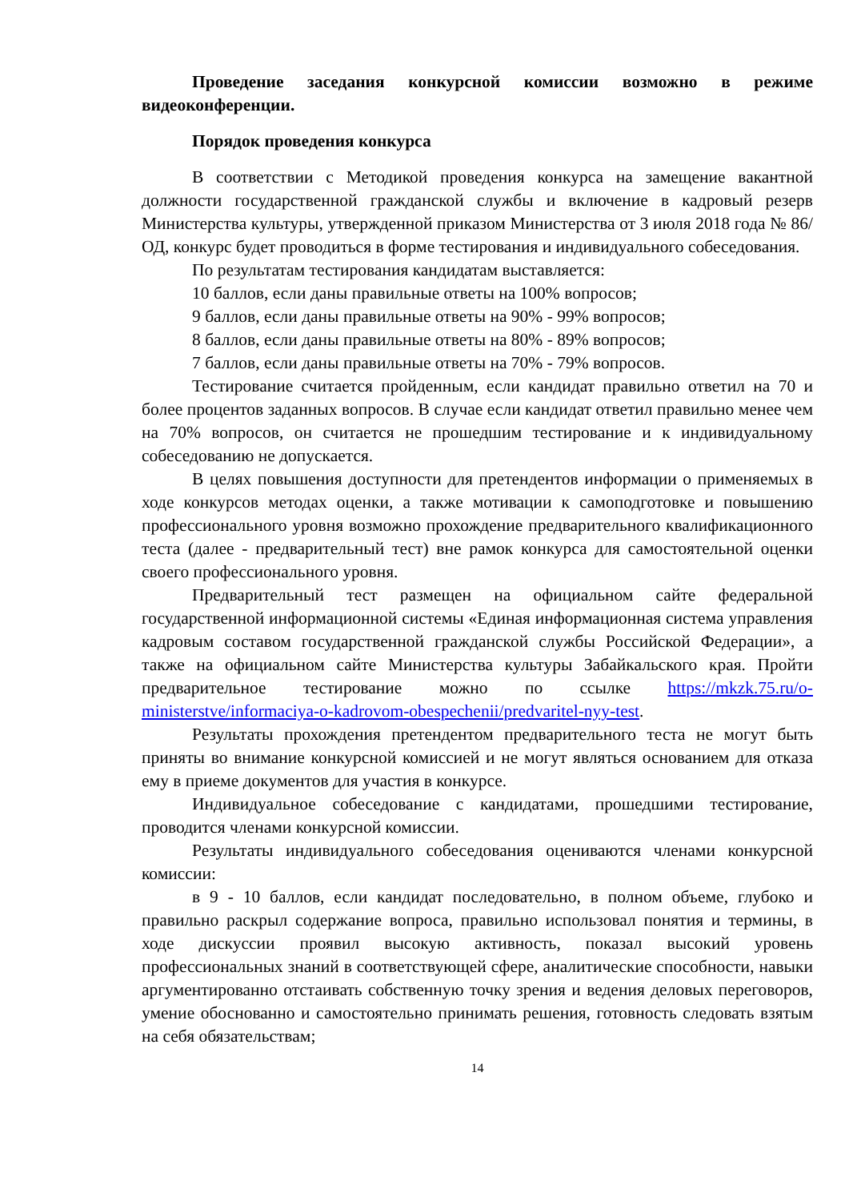Проведение заседания конкурсной комиссии возможно в режиме видеоконференции.
Порядок проведения конкурса
В соответствии с Методикой проведения конкурса на замещение вакантной должности государственной гражданской службы и включение в кадровый резерв Министерства культуры, утвержденной приказом Министерства от 3 июля 2018 года № 86/ОД, конкурс будет проводиться в форме тестирования и индивидуального собеседования.
По результатам тестирования кандидатам выставляется:
10 баллов, если даны правильные ответы на 100% вопросов;
9 баллов, если даны правильные ответы на 90% - 99% вопросов;
8 баллов, если даны правильные ответы на 80% - 89% вопросов;
7 баллов, если даны правильные ответы на 70% - 79% вопросов.
Тестирование считается пройденным, если кандидат правильно ответил на 70 и более процентов заданных вопросов. В случае если кандидат ответил правильно менее чем на 70% вопросов, он считается не прошедшим тестирование и к индивидуальному собеседованию не допускается.
В целях повышения доступности для претендентов информации о применяемых в ходе конкурсов методах оценки, а также мотивации к самоподготовке и повышению профессионального уровня возможно прохождение предварительного квалификационного теста (далее - предварительный тест) вне рамок конкурса для самостоятельной оценки своего профессионального уровня.
Предварительный тест размещен на официальном сайте федеральной государственной информационной системы «Единая информационная система управления кадровым составом государственной гражданской службы Российской Федерации», а также на официальном сайте Министерства культуры Забайкальского края. Пройти предварительное тестирование можно по ссылке https://mkzk.75.ru/o-ministerstve/informaciya-o-kadrovom-obespechenii/predvaritel-nyy-test.
Результаты прохождения претендентом предварительного теста не могут быть приняты во внимание конкурсной комиссией и не могут являться основанием для отказа ему в приеме документов для участия в конкурсе.
Индивидуальное собеседование с кандидатами, прошедшими тестирование, проводится членами конкурсной комиссии.
Результаты индивидуального собеседования оцениваются членами конкурсной комиссии:
в 9 - 10 баллов, если кандидат последовательно, в полном объеме, глубоко и правильно раскрыл содержание вопроса, правильно использовал понятия и термины, в ходе дискуссии проявил высокую активность, показал высокий уровень профессиональных знаний в соответствующей сфере, аналитические способности, навыки аргументированно отстаивать собственную точку зрения и ведения деловых переговоров, умение обоснованно и самостоятельно принимать решения, готовность следовать взятым на себя обязательствам;
14